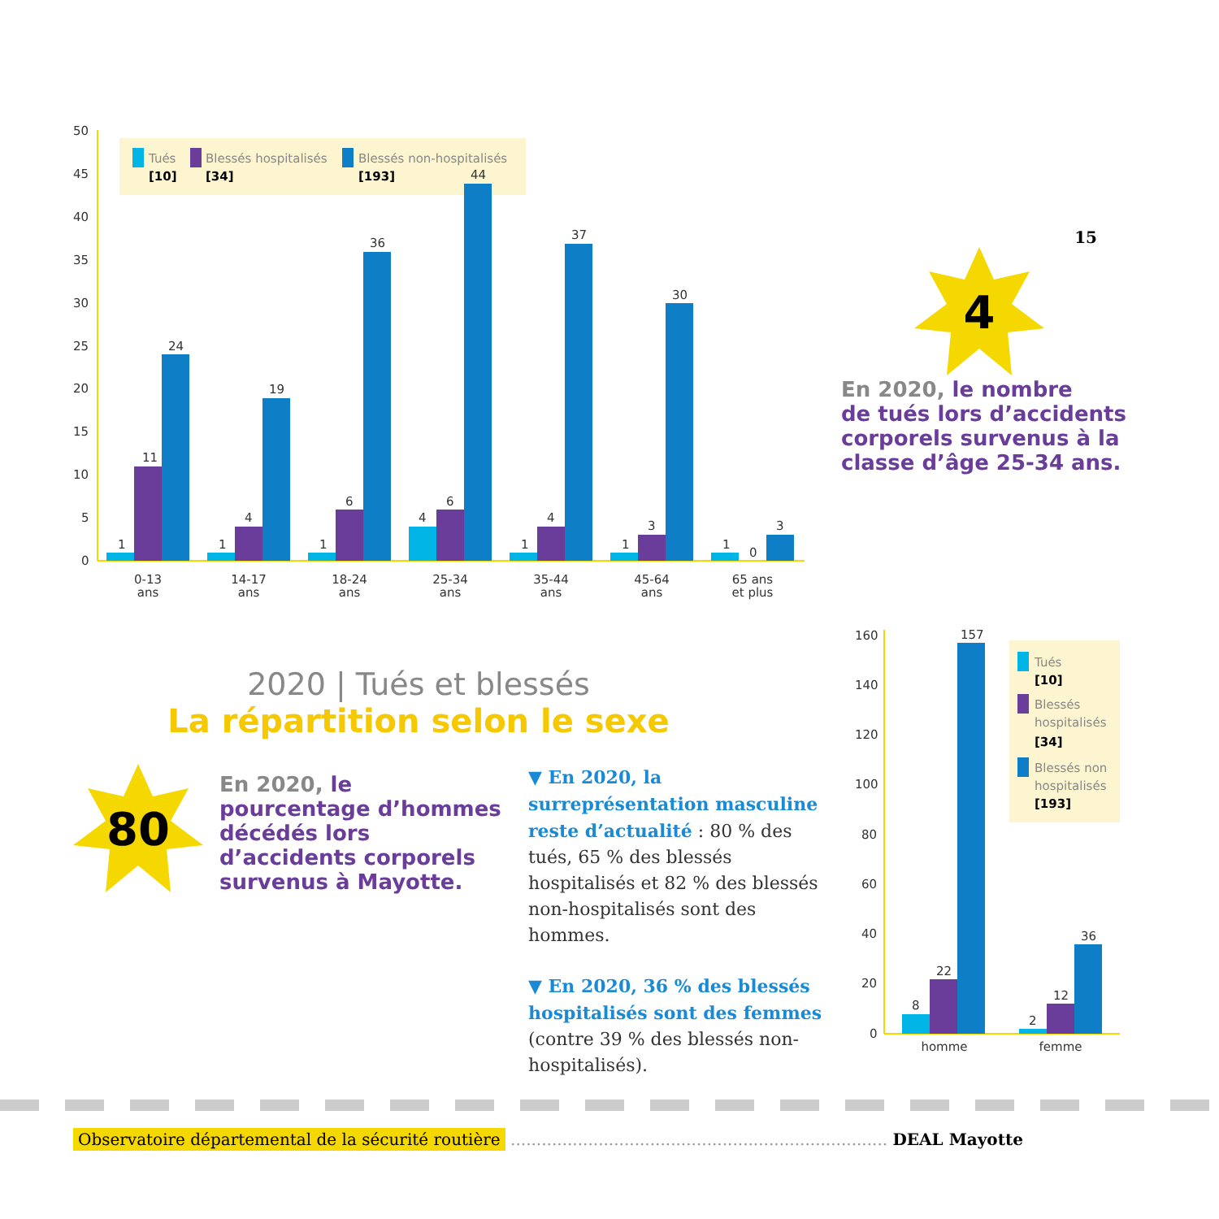Tués
[10]
Blessés hospitalisés
[34]
Blessés non-hospitalisés
[193]
50
45
40
35
30
25
20
15
10
5
0
1
11
24
1
4
19
1
6
36
4
6
44
1
4
37
1
3
30
1
0
3
0-13
ans
14-17
ans
18-24
ans
25-34
ans
35-44
ans
45-64
ans
65 ans
et plus
15
4
En 2020, le nombre
de tués lors d’accidents
corporels survenus à la
classe d’âge 25-34 ans.
2020 | Tués et blessés
La répartition selon le sexe
80
En 2020, le
pourcentage d’hommes
décédés lors
d’accidents corporels
survenus à Mayotte.
▼ En 2020, la surreprésentation masculine reste d’actualité : 80 % des tués, 65 % des blessés hospitalisés et 82 % des blessés non-hospitalisés sont des hommes.
▼ En 2020, 36 % des blessés hospitalisés sont des femmes (contre 39 % des blessés non-hospitalisés).
Tués
[10]
Blessés
hospitalisés
[34]
Blessés non
hospitalisés
[193]
160
140
120
100
80
60
40
20
0
8
22
157
2
12
36
homme
femme
Observatoire départemental de la sécurité routière ......................................................................... DEAL Mayotte